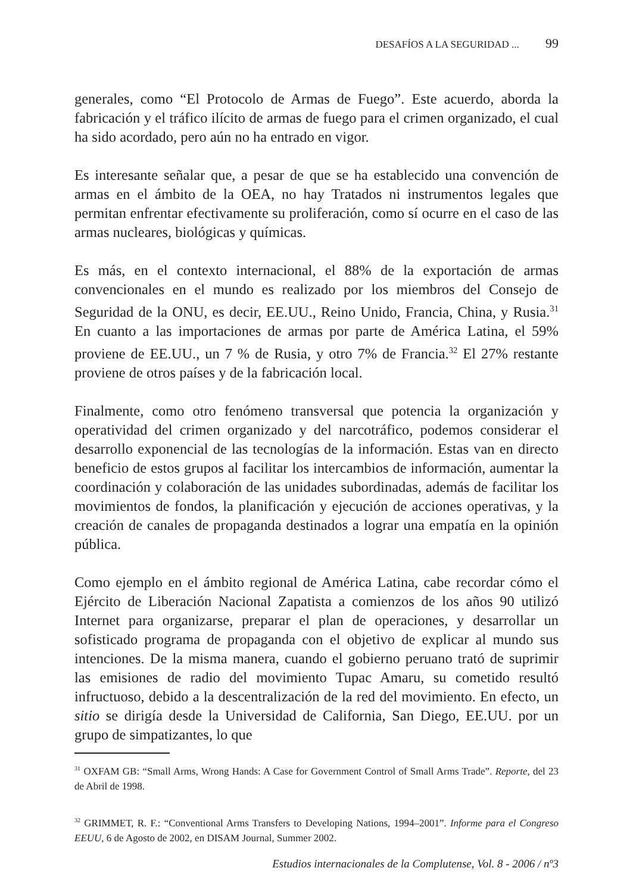DESAFÍOS A LA SEGURIDAD ... 99
generales, como “El Protocolo de Armas de Fuego”. Este acuerdo, aborda la fabricación y el tráfico ilícito de armas de fuego para el crimen organizado, el cual ha sido acordado, pero aún no ha entrado en vigor.
Es interesante señalar que, a pesar de que se ha establecido una convención de armas en el ámbito de la OEA, no hay Tratados ni instrumentos legales que permitan enfrentar efectivamente su proliferación, como sí ocurre en el caso de las armas nucleares, biológicas y químicas.
Es más, en el contexto internacional, el 88% de la exportación de armas convencionales en el mundo es realizado por los miembros del Consejo de Seguridad de la ONU, es decir, EE.UU., Reino Unido, Francia, China, y Rusia.<sup>31</sup> En cuanto a las importaciones de armas por parte de América Latina, el 59% proviene de EE.UU., un 7 % de Rusia, y otro 7% de Francia.<sup>32</sup> El 27% restante proviene de otros países y de la fabricación local.
Finalmente, como otro fenómeno transversal que potencia la organización y operatividad del crimen organizado y del narcotráfico, podemos considerar el desarrollo exponencial de las tecnologías de la información. Estas van en directo beneficio de estos grupos al facilitar los intercambios de información, aumentar la coordinación y colaboración de las unidades subordinadas, además de facilitar los movimientos de fondos, la planificación y ejecución de acciones operativas, y la creación de canales de propaganda destinados a lograr una empatía en la opinión pública.
Como ejemplo en el ámbito regional de América Latina, cabe recordar cómo el Ejército de Liberación Nacional Zapatista a comienzos de los años 90 utilizó Internet para organizarse, preparar el plan de operaciones, y desarrollar un sofisticado programa de propaganda con el objetivo de explicar al mundo sus intenciones. De la misma manera, cuando el gobierno peruano trató de suprimir las emisiones de radio del movimiento Tupac Amaru, su cometido resultó infructuoso, debido a la descentralización de la red del movimiento. En efecto, un sitio se dirigía desde la Universidad de California, San Diego, EE.UU. por un grupo de simpatizantes, lo que
<sup>31</sup> OXFAM GB: “Small Arms, Wrong Hands: A Case for Government Control of Small Arms Trade”. Reporte, del 23 de Abril de 1998.
<sup>32</sup> GRIMMET, R. F.: “Conventional Arms Transfers to Developing Nations, 1994–2001”. Informe para el Congreso EEUU, 6 de Agosto de 2002, en DISAM Journal, Summer 2002.
Estudios internacionales de la Complutense, Vol. 8 - 2006 / nº3